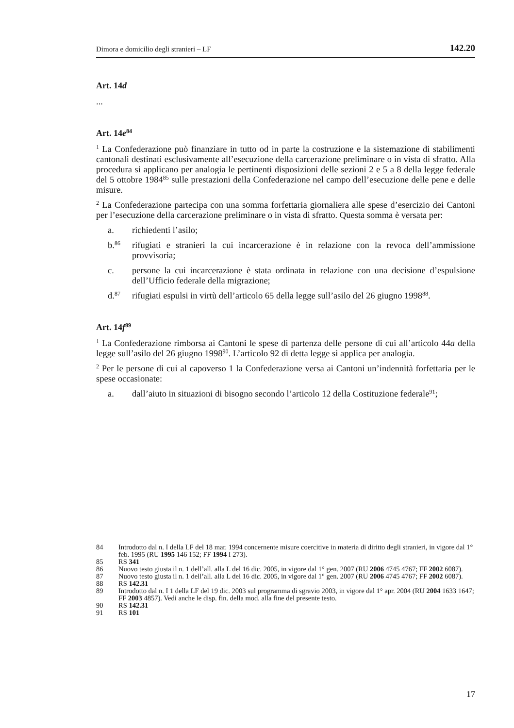Dimora e domicilio degli stranieri – LF 142.20
Art. 14d
...
Art. 14e<sup>84</sup>
<sup>1</sup> La Confederazione può finanziare in tutto od in parte la costruzione e la sistemazione di stabilimenti cantonali destinati esclusivamente all’esecuzione della carcerazione preliminare o in vista di sfratto. Alla procedura si applicano per analogia le pertinenti disposizioni delle sezioni 2 e 5 a 8 della legge federale del 5 ottobre 1984<sup>85</sup> sulle prestazioni della Confederazione nel campo dell’esecuzione delle pene e delle misure.
<sup>2</sup> La Confederazione partecipa con una somma forfettaria giornaliera alle spese d’esercizio dei Cantoni per l’esecuzione della carcerazione preliminare o in vista di sfratto. Questa somma è versata per:
a. richiedenti l’asilo;
b.<sup>86</sup> rifugiati e stranieri la cui incarcerazione è in relazione con la revoca dell’ammissione provvisoria;
c. persone la cui incarcerazione è stata ordinata in relazione con una decisione d’espulsione dell’Ufficio federale della migrazione;
d.<sup>87</sup> rifugiati espulsi in virtù dell’articolo 65 della legge sull’asilo del 26 giugno 1998<sup>88</sup>.
Art. 14f<sup>89</sup>
<sup>1</sup> La Confederazione rimborsa ai Cantoni le spese di partenza delle persone di cui all’articolo 44a della legge sull’asilo del 26 giugno 1998<sup>90</sup>. L’articolo 92 di detta legge si applica per analogia.
<sup>2</sup> Per le persone di cui al capoverso 1 la Confederazione versa ai Cantoni un’indennità forfettaria per le spese occasionate:
a. dall’aiuto in situazioni di bisogno secondo l’articolo 12 della Costituzione federale<sup>91</sup>;
84 Introdotto dal n. I della LF del 18 mar. 1994 concernente misure coercitive in materia di diritto degli stranieri, in vigore dal 1° feb. 1995 (RU 1995 146 152; FF 1994 I 273).
85 RS 341
86 Nuovo testo giusta il n. 1 dell’all. alla L del 16 dic. 2005, in vigore dal 1° gen. 2007 (RU 2006 4745 4767; FF 2002 6087).
87 Nuovo testo giusta il n. 1 dell’all. alla L del 16 dic. 2005, in vigore dal 1° gen. 2007 (RU 2006 4745 4767; FF 2002 6087).
88 RS 142.31
89 Introdotto dal n. I 1 della LF del 19 dic. 2003 sul programma di sgravio 2003, in vigore dal 1° apr. 2004 (RU 2004 1633 1647; FF 2003 4857). Vedi anche le disp. fin. della mod. alla fine del presente testo.
90 RS 142.31
91 RS 101
17